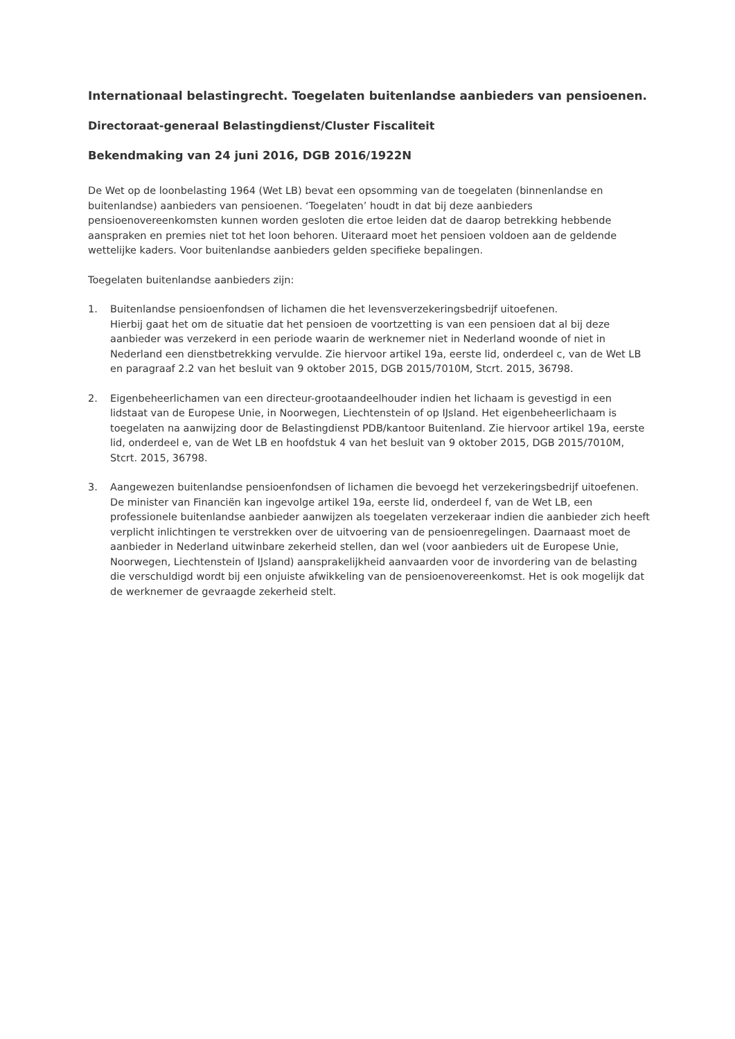Internationaal belastingrecht. Toegelaten buitenlandse aanbieders van pensioenen.
Directoraat-generaal Belastingdienst/Cluster Fiscaliteit
Bekendmaking van 24 juni 2016, DGB 2016/1922N
De Wet op de loonbelasting 1964 (Wet LB) bevat een opsomming van de toegelaten (binnenlandse en buitenlandse) aanbieders van pensioenen. ‘Toegelaten’ houdt in dat bij deze aanbieders pensioenovereenkomsten kunnen worden gesloten die ertoe leiden dat de daarop betrekking hebbende aanspraken en premies niet tot het loon behoren. Uiteraard moet het pensioen voldoen aan de geldende wettelijke kaders. Voor buitenlandse aanbieders gelden specifieke bepalingen.
Toegelaten buitenlandse aanbieders zijn:
1. Buitenlandse pensioenfondsen of lichamen die het levensverzekeringsbedrijf uitoefenen.
Hierbij gaat het om de situatie dat het pensioen de voortzetting is van een pensioen dat al bij deze aanbieder was verzekerd in een periode waarin de werknemer niet in Nederland woonde of niet in Nederland een dienstbetrekking vervulde. Zie hiervoor artikel 19a, eerste lid, onderdeel c, van de Wet LB en paragraaf 2.2 van het besluit van 9 oktober 2015, DGB 2015/7010M, Stcrt. 2015, 36798.
2. Eigenbeheerlichamen van een directeur-grootaandeelhouder indien het lichaam is gevestigd in een lidstaat van de Europese Unie, in Noorwegen, Liechtenstein of op IJsland. Het eigenbeheerlichaam is toegelaten na aanwijzing door de Belastingdienst PDB/kantoor Buitenland. Zie hiervoor artikel 19a, eerste lid, onderdeel e, van de Wet LB en hoofdstuk 4 van het besluit van 9 oktober 2015, DGB 2015/7010M, Stcrt. 2015, 36798.
3. Aangewezen buitenlandse pensioenfondsen of lichamen die bevoegd het verzekeringsbedrijf uitoefenen.
De minister van Financiën kan ingevolge artikel 19a, eerste lid, onderdeel f, van de Wet LB, een professionele buitenlandse aanbieder aanwijzen als toegelaten verzekeraar indien die aanbieder zich heeft verplicht inlichtingen te verstrekken over de uitvoering van de pensioenregelingen. Daarnaast moet de aanbieder in Nederland uitwinbare zekerheid stellen, dan wel (voor aanbieders uit de Europese Unie, Noorwegen, Liechtenstein of IJsland) aansprakelijkheid aanvaarden voor de invordering van de belasting die verschuldigd wordt bij een onjuiste afwikkeling van de pensioenovereenkomst. Het is ook mogelijk dat de werknemer de gevraagde zekerheid stelt.